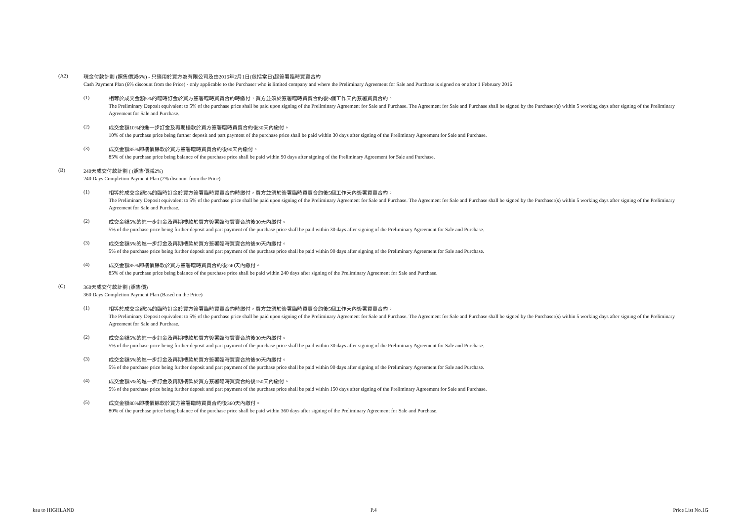(A2)
現金付款計劃 (照售價減6%) - 只適用於買方為有限公司及由2016年2月1日(包括當日)起簽署臨時買賣合約
Cash Payment Plan (6% discount from the Price) - only applicable to the Purchaser who is limited company and where the Preliminary Agreement for Sale and Purchase is signed on or after 1 February 2016
(1)
相等於成交金額5%的臨時訂金於買方簽署臨時買賣合約時繳付，買方並須於簽署臨時買賣合約後5個工作天內簽署買賣合約。
The Preliminary Deposit equivalent to 5% of the purchase price shall be paid upon signing of the Preliminary Agreement for Sale and Purchase. The Agreement for Sale and Purchase shall be signed by the Purchaser(s) within 5 working days after signing of the Preliminary Agreement for Sale and Purchase.
(2)
成交金額10%的進一步訂金及再期樓款於買方簽署臨時買賣合約後30天內繳付。
10% of the purchase price being further deposit and part payment of the purchase price shall be paid within 30 days after signing of the Preliminary Agreement for Sale and Purchase.
(3)
成交金額85%即樓價餘款於買方簽署臨時買賣合約後90天內繳付。
85% of the purchase price being balance of the purchase price shall be paid within 90 days after signing of the Preliminary Agreement for Sale and Purchase.
(B)
240天成交付款計劃 ( (照售價減2%)
240 Days Completion Payment Plan (2% discount from the Price)
(1)
相等於成交金額5%的臨時訂金於買方簽署臨時買賣合約時繳付，買方並須於簽署臨時買賣合約後5個工作天內簽署買賣合約。
The Preliminary Deposit equivalent to 5% of the purchase price shall be paid upon signing of the Preliminary Agreement for Sale and Purchase. The Agreement for Sale and Purchase shall be signed by the Purchaser(s) within 5 working days after signing of the Preliminary Agreement for Sale and Purchase.
(2)
成交金額5%的進一步訂金及再期樓款於買方簽署臨時買賣合約後30天內繳付。
5% of the purchase price being further deposit and part payment of the purchase price shall be paid within 30 days after signing of the Preliminary Agreement for Sale and Purchase.
(3)
成交金額5%的進一步訂金及再期樓款於買方簽署臨時買賣合約後90天內繳付。
5% of the purchase price being further deposit and part payment of the purchase price shall be paid within 90 days after signing of the Preliminary Agreement for Sale and Purchase.
(4)
成交金額85%即樓價餘款於買方簽署臨時買賣合約後240天內繳付。
85% of the purchase price being balance of the purchase price shall be paid within 240 days after signing of the Preliminary Agreement for Sale and Purchase.
(C)
360天成交付款計劃 (照售價)
360 Days Completion Payment Plan (Based on the Price)
(1)
相等於成交金額5%的臨時訂金於買方簽署臨時買賣合約時繳付，買方並須於簽署臨時買賣合約後5個工作天內簽署買賣合約。
The Preliminary Deposit equivalent to 5% of the purchase price shall be paid upon signing of the Preliminary Agreement for Sale and Purchase. The Agreement for Sale and Purchase shall be signed by the Purchaser(s) within 5 working days after signing of the Preliminary Agreement for Sale and Purchase.
(2)
成交金額5%的進一步訂金及再期樓款於買方簽署臨時買賣合約後30天內繳付。
5% of the purchase price being further deposit and part payment of the purchase price shall be paid within 30 days after signing of the Preliminary Agreement for Sale and Purchase.
(3)
成交金額5%的進一步訂金及再期樓款於買方簽署臨時買賣合約後90天內繳付。
5% of the purchase price being further deposit and part payment of the purchase price shall be paid within 90 days after signing of the Preliminary Agreement for Sale and Purchase.
(4)
成交金額5%的進一步訂金及再期樓款於買方簽署臨時買賣合約後150天內繳付。
5% of the purchase price being further deposit and part payment of the purchase price shall be paid within 150 days after signing of the Preliminary Agreement for Sale and Purchase.
(5)
成交金額80%即樓價餘款於買方簽署臨時買賣合約後360天內繳付。
80% of the purchase price being balance of the purchase price shall be paid within 360 days after signing of the Preliminary Agreement for Sale and Purchase.
kau to HIGHLAND P.4 Price List No.1G